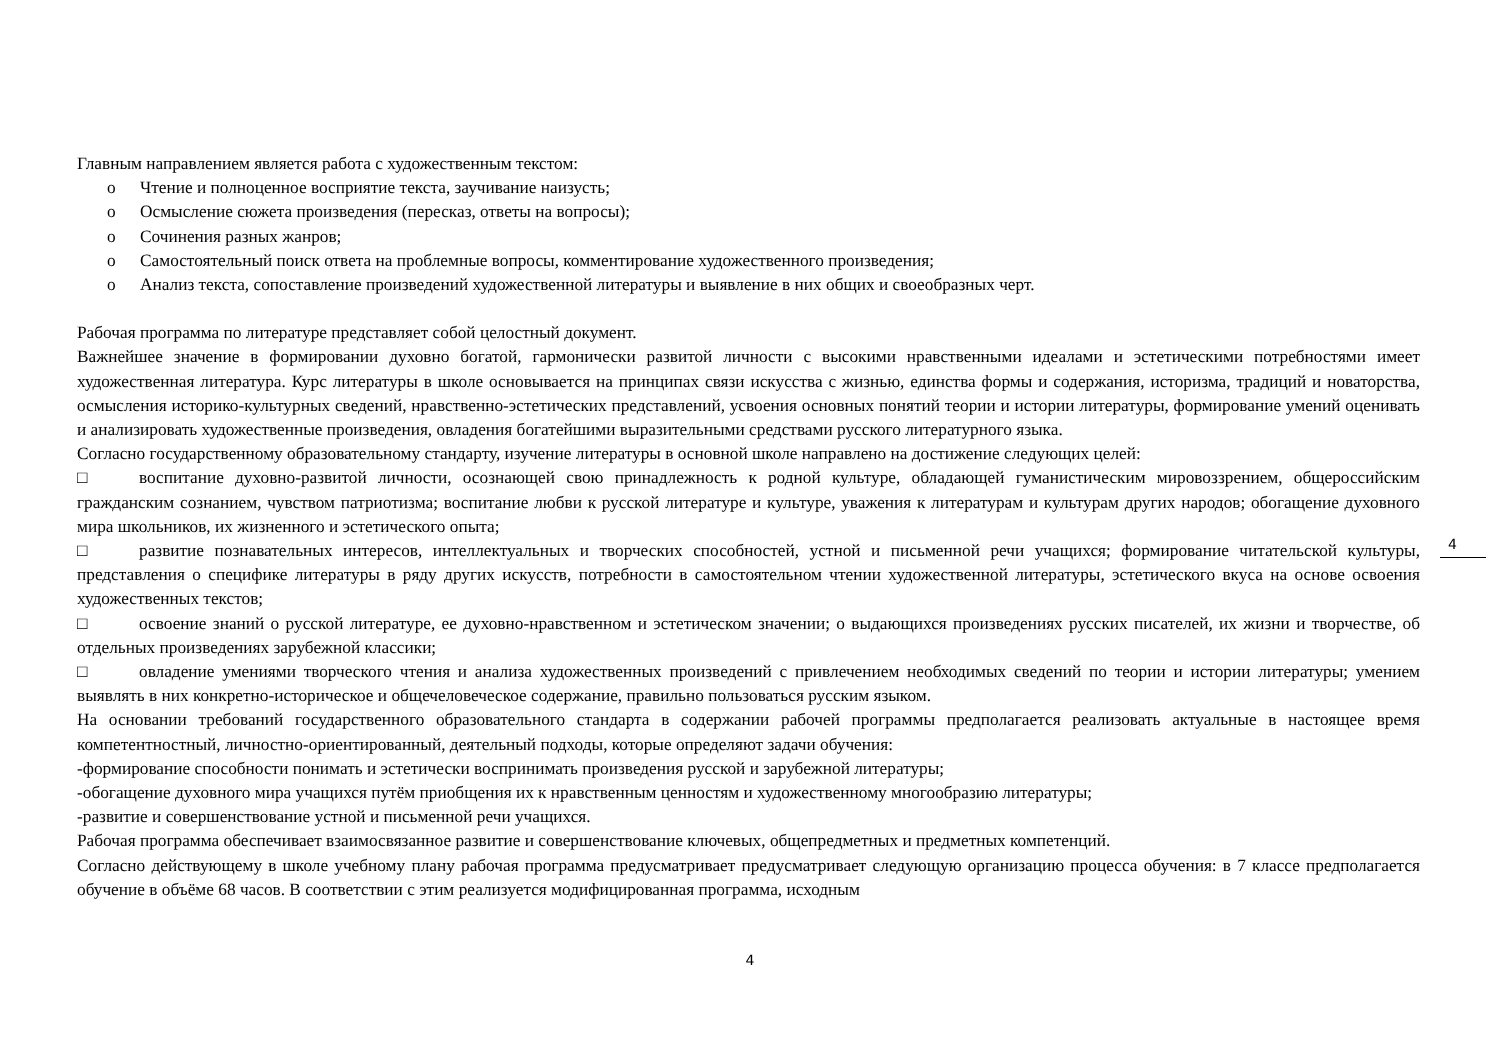Главным направлением является работа с художественным текстом:
o Чтение и полноценное восприятие текста, заучивание наизусть;
o Осмысление сюжета произведения (пересказ, ответы на вопросы);
o Сочинения разных жанров;
o Самостоятельный поиск ответа на проблемные вопросы, комментирование художественного произведения;
o Анализ текста, сопоставление произведений художественной литературы и выявление в них общих и своеобразных черт.
Рабочая программа по литературе представляет собой целостный документ.
Важнейшее значение в формировании духовно богатой, гармонически развитой личности с высокими нравственными идеалами и эстетическими потребностями имеет художественная литература. Курс литературы в школе основывается на принципах связи искусства с жизнью, единства формы и содержания, историзма, традиций и новаторства, осмысления историко-культурных сведений, нравственно-эстетических представлений, усвоения основных понятий теории и истории литературы, формирование умений оценивать и анализировать художественные произведения, овладения богатейшими выразительными средствами русского литературного языка.
Согласно государственному образовательному стандарту, изучение литературы в основной школе направлено на достижение следующих целей:
□ воспитание духовно-развитой личности, осознающей свою принадлежность к родной культуре, обладающей гуманистическим мировоззрением, общероссийским гражданским сознанием, чувством патриотизма; воспитание любви к русской литературе и культуре, уважения к литературам и культурам других народов; обогащение духовного мира школьников, их жизненного и эстетического опыта;
□ развитие познавательных интересов, интеллектуальных и творческих способностей, устной и письменной речи учащихся; формирование читательской культуры, представления о специфике литературы в ряду других искусств, потребности в самостоятельном чтении художественной литературы, эстетического вкуса на основе освоения художественных текстов;
□ освоение знаний о русской литературе, ее духовно-нравственном и эстетическом значении; о выдающихся произведениях русских писателей, их жизни и творчестве, об отдельных произведениях зарубежной классики;
□ овладение умениями творческого чтения и анализа художественных произведений с привлечением необходимых сведений по теории и истории литературы; умением выявлять в них конкретно-историческое и общечеловеческое содержание, правильно пользоваться русским языком.
На основании требований государственного образовательного стандарта в содержании рабочей программы предполагается реализовать актуальные в настоящее время компетентностный, личностно-ориентированный, деятельный подходы, которые определяют задачи обучения:
-формирование способности понимать и эстетически воспринимать произведения русской и зарубежной литературы;
-обогащение духовного мира учащихся путём приобщения их к нравственным ценностям и художественному многообразию литературы;
-развитие и совершенствование устной и письменной речи учащихся.
Рабочая программа обеспечивает взаимосвязанное развитие и совершенствование ключевых, общепредметных и предметных компетенций.
Согласно действующему в школе учебному плану рабочая программа предусматривает предусматривает следующую организацию процесса обучения: в 7 классе предполагается обучение в объёме 68 часов. В соответствии с этим реализуется модифицированная программа, исходным
4
4